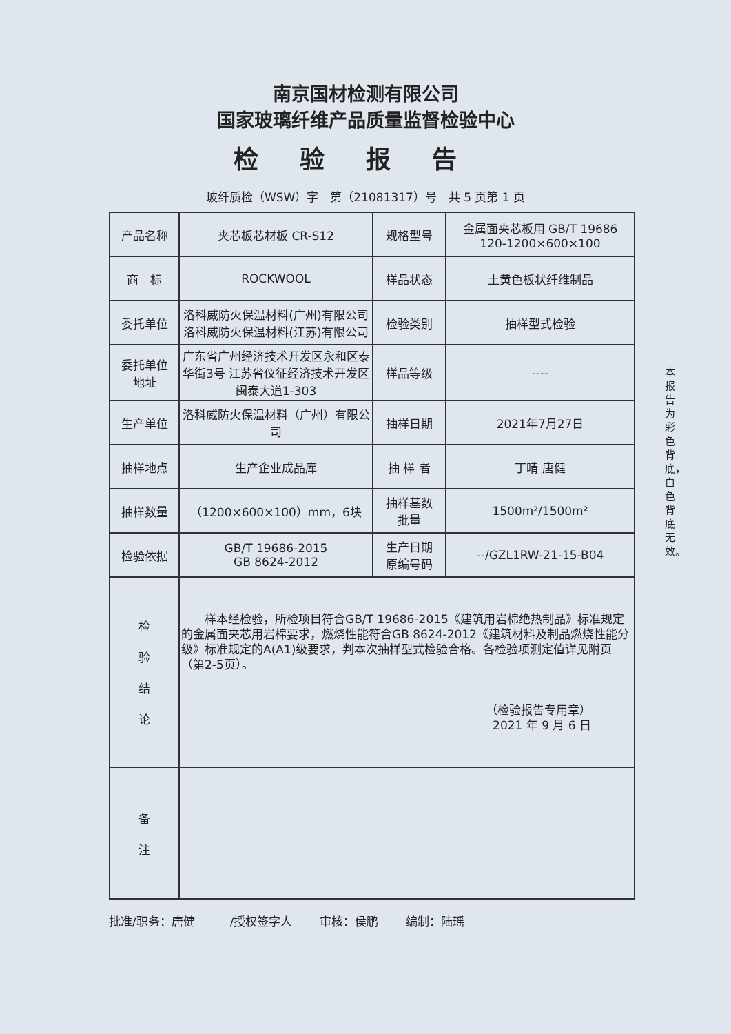南京国材检测有限公司
国家玻璃纤维产品质量监督检验中心
检验报告
玻纤质检（WSW）字　第（21081317）号　共 5 页第 1 页
| 产品名称 | 夹芯板芯材板 CR-S12 | 规格型号 | 金属面夹芯板用 GB/T 19686 120-1200×600×100 |
| 商 标 | ROCKWOOL | 样品状态 | 土黄色板状纤维制品 |
| 委托单位 | 洛科威防火保温材料(广州)有限公司 洛科威防火保温材料(江苏)有限公司 | 检验类别 | 抽样型式检验 |
| 委托单位 地址 | 广东省广州经济技术开发区永和区泰华街3号 江苏省仪征经济技术开发区闽泰大道1-303 | 样品等级 | ---- |
| 生产单位 | 洛科威防火保温材料（广州）有限公司 | 抽样日期 | 2021年7月27日 |
| 抽样地点 | 生产企业成品库 | 抽 样 者 | 丁晴 唐健 |
| 抽样数量 | （1200×600×100）mm，6块 | 抽样基数 批量 | 1500m²/1500m² |
| 检验依据 | GB/T 19686-2015 GB 8624-2012 | 生产日期 原编号码 | --/GZL1RW-21-15-B04 |
| 检 验 结 论 | 样本经检验，所检项目符合GB/T 19686-2015《建筑用岩棉绝热制品》标准规定的金属面夹芯用岩棉要求，燃烧性能符合GB 8624-2012《建筑材料及制品燃烧性能分级》标准规定的A(A1)级要求，判本次抽样型式检验合格。各检验项测定值详见附页（第2-5页）。 （检验报告专用章） 2021 年 9 月 6 日 | | |
| 备 注 | | | |
批准/职务：唐健　　　/授权签字人 审核：侯鹏 编制：陆瑶
本报告为彩色背底，白色背底无效。